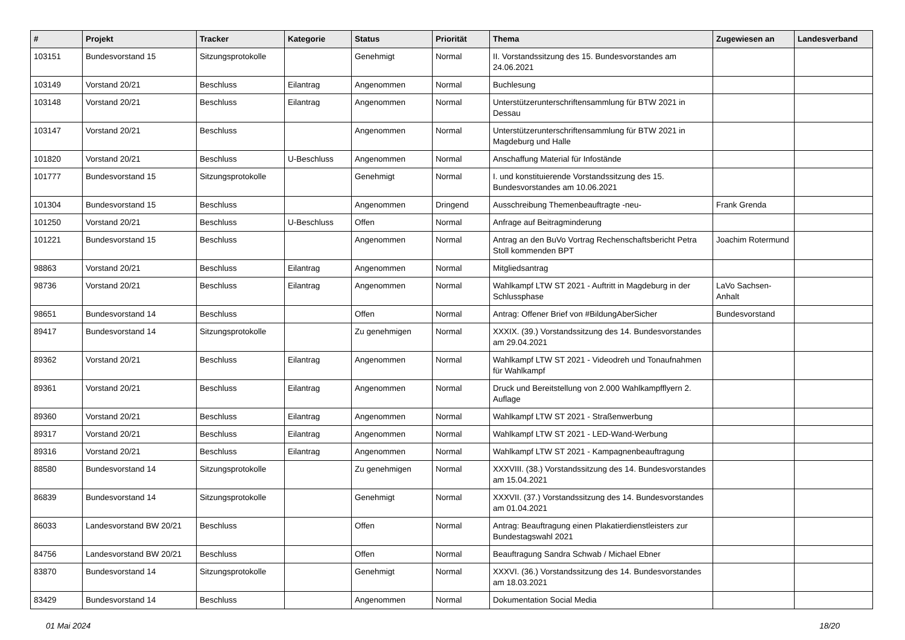| # | Projekt | Tracker | Kategorie | Status | Priorität | Thema | Zugewiesen an | Landesverband |
| --- | --- | --- | --- | --- | --- | --- | --- | --- |
| 103151 | Bundesvorstand 15 | Sitzungsprotokolle | | Genehmigt | Normal | II. Vorstandssitzung des 15. Bundesvorstandes am 24.06.2021 | | |
| 103149 | Vorstand 20/21 | Beschluss | Eilantrag | Angenommen | Normal | Buchlesung | | |
| 103148 | Vorstand 20/21 | Beschluss | Eilantrag | Angenommen | Normal | Unterstützerunterschriftensammlung für BTW 2021 in Dessau | | |
| 103147 | Vorstand 20/21 | Beschluss | | Angenommen | Normal | Unterstützerunterschriftensammlung für BTW 2021 in Magdeburg und Halle | | |
| 101820 | Vorstand 20/21 | Beschluss | U-Beschluss | Angenommen | Normal | Anschaffung Material für Infostände | | |
| 101777 | Bundesvorstand 15 | Sitzungsprotokolle | | Genehmigt | Normal | I. und konstituierende Vorstandssitzung des 15. Bundesvorstandes am 10.06.2021 | | |
| 101304 | Bundesvorstand 15 | Beschluss | | Angenommen | Dringend | Ausschreibung Themenbeauftragte -neu- | Frank Grenda | |
| 101250 | Vorstand 20/21 | Beschluss | U-Beschluss | Offen | Normal | Anfrage auf Beitragminderung | | |
| 101221 | Bundesvorstand 15 | Beschluss | | Angenommen | Normal | Antrag an den BuVo Vortrag Rechenschaftsbericht Petra Stoll kommenden BPT | Joachim Rotermund | |
| 98863 | Vorstand 20/21 | Beschluss | Eilantrag | Angenommen | Normal | Mitgliedsantrag | | |
| 98736 | Vorstand 20/21 | Beschluss | Eilantrag | Angenommen | Normal | Wahlkampf LTW ST 2021 - Auftritt in Magdeburg in der Schlussphase | LaVo Sachsen-Anhalt | |
| 98651 | Bundesvorstand 14 | Beschluss | | Offen | Normal | Antrag: Offener Brief von #BildungAberSicher | Bundesvorstand | |
| 89417 | Bundesvorstand 14 | Sitzungsprotokolle | | Zu genehmigen | Normal | XXXIX. (39.) Vorstandssitzung des 14. Bundesvorstandes am 29.04.2021 | | |
| 89362 | Vorstand 20/21 | Beschluss | Eilantrag | Angenommen | Normal | Wahlkampf LTW ST 2021 - Videodreh und Tonaufnahmen für Wahlkampf | | |
| 89361 | Vorstand 20/21 | Beschluss | Eilantrag | Angenommen | Normal | Druck und Bereitstellung von 2.000 Wahlkampfflyern 2. Auflage | | |
| 89360 | Vorstand 20/21 | Beschluss | Eilantrag | Angenommen | Normal | Wahlkampf LTW ST 2021 - Straßenwerbung | | |
| 89317 | Vorstand 20/21 | Beschluss | Eilantrag | Angenommen | Normal | Wahlkampf LTW ST 2021 - LED-Wand-Werbung | | |
| 89316 | Vorstand 20/21 | Beschluss | Eilantrag | Angenommen | Normal | Wahlkampf LTW ST 2021 - Kampagnenbeauftragung | | |
| 88580 | Bundesvorstand 14 | Sitzungsprotokolle | | Zu genehmigen | Normal | XXXVIII. (38.) Vorstandssitzung des 14. Bundesvorstandes am 15.04.2021 | | |
| 86839 | Bundesvorstand 14 | Sitzungsprotokolle | | Genehmigt | Normal | XXXVII. (37.) Vorstandssitzung des 14. Bundesvorstandes am 01.04.2021 | | |
| 86033 | Landesvorstand BW 20/21 | Beschluss | | Offen | Normal | Antrag: Beauftragung einen Plakatierdienstleisters zur Bundestagswahl 2021 | | |
| 84756 | Landesvorstand BW 20/21 | Beschluss | | Offen | Normal | Beauftragung Sandra Schwab / Michael Ebner | | |
| 83870 | Bundesvorstand 14 | Sitzungsprotokolle | | Genehmigt | Normal | XXXVI. (36.) Vorstandssitzung des 14. Bundesvorstandes am 18.03.2021 | | |
| 83429 | Bundesvorstand 14 | Beschluss | | Angenommen | Normal | Dokumentation Social Media | | |
01 Mai 2024 18/20